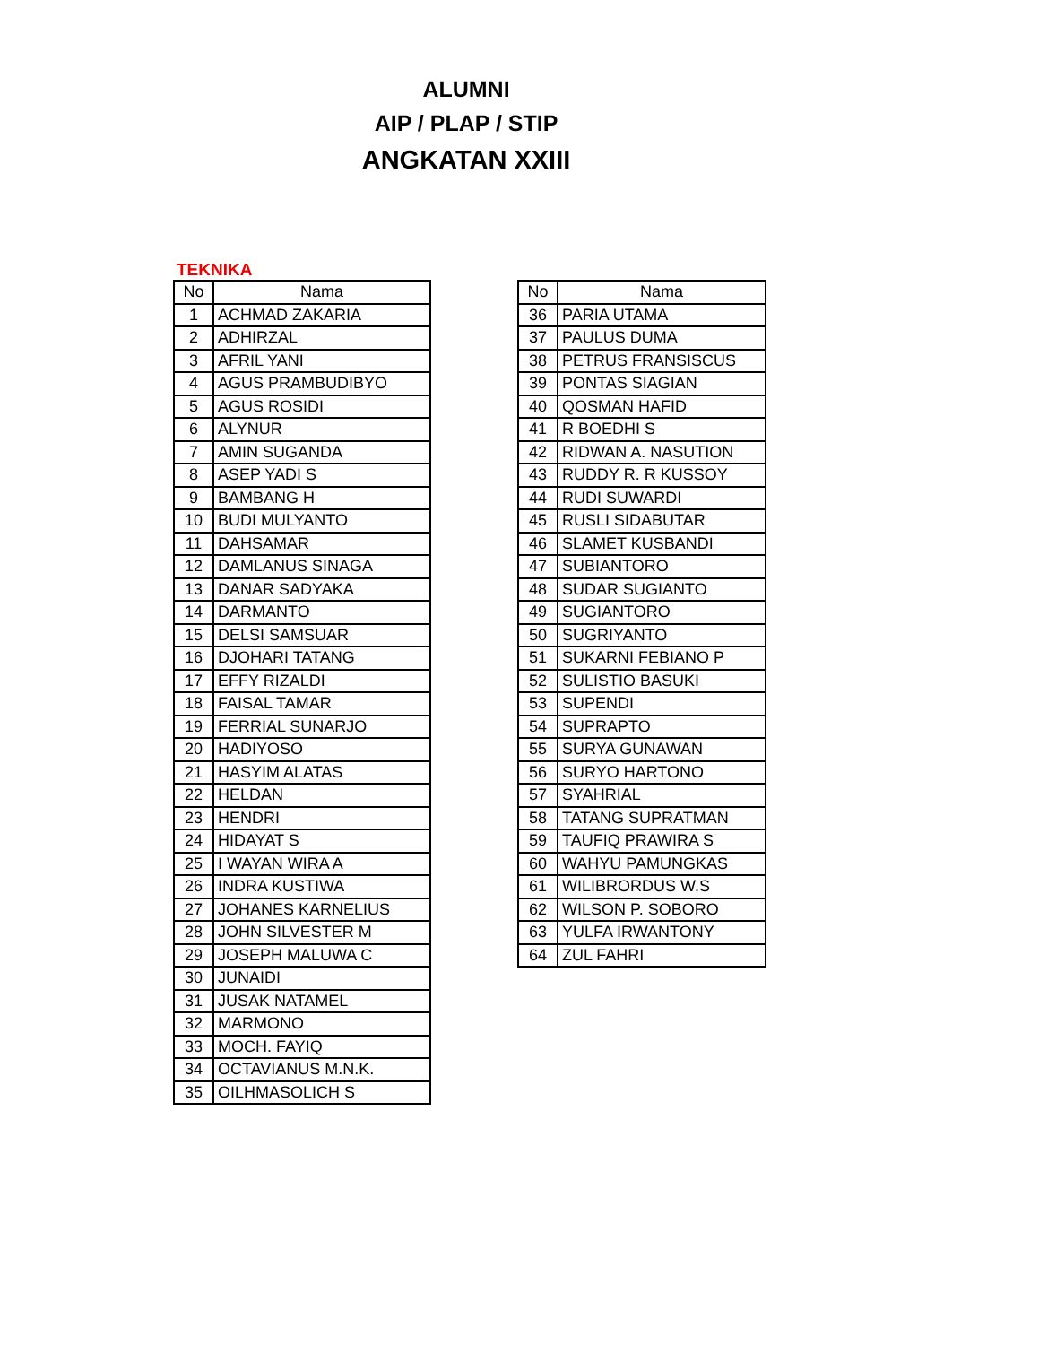ALUMNI
AIP / PLAP / STIP
ANGKATAN XXIII
TEKNIKA
| No | Nama |
| --- | --- |
| 1 | ACHMAD ZAKARIA |
| 2 | ADHIRZAL |
| 3 | AFRIL YANI |
| 4 | AGUS PRAMBUDIBYO |
| 5 | AGUS ROSIDI |
| 6 | ALYNUR |
| 7 | AMIN SUGANDA |
| 8 | ASEP YADI S |
| 9 | BAMBANG H |
| 10 | BUDI MULYANTO |
| 11 | DAHSAMAR |
| 12 | DAMLANUS SINAGA |
| 13 | DANAR SADYAKA |
| 14 | DARMANTO |
| 15 | DELSI SAMSUAR |
| 16 | DJOHARI TATANG |
| 17 | EFFY RIZALDI |
| 18 | FAISAL TAMAR |
| 19 | FERRIAL SUNARJO |
| 20 | HADIYOSO |
| 21 | HASYIM ALATAS |
| 22 | HELDAN |
| 23 | HENDRI |
| 24 | HIDAYAT S |
| 25 | I WAYAN WIRA A |
| 26 | INDRA KUSTIWA |
| 27 | JOHANES KARNELIUS |
| 28 | JOHN SILVESTER M |
| 29 | JOSEPH MALUWA C |
| 30 | JUNAIDI |
| 31 | JUSAK NATAMEL |
| 32 | MARMONO |
| 33 | MOCH. FAYIQ |
| 34 | OCTAVIANUS M.N.K. |
| 35 | OILHMASOLICH S |
| No | Nama |
| --- | --- |
| 36 | PARIA UTAMA |
| 37 | PAULUS DUMA |
| 38 | PETRUS FRANSISCUS |
| 39 | PONTAS SIAGIAN |
| 40 | QOSMAN HAFID |
| 41 | R BOEDHI S |
| 42 | RIDWAN A. NASUTION |
| 43 | RUDDY R. R KUSSOY |
| 44 | RUDI SUWARDI |
| 45 | RUSLI SIDABUTAR |
| 46 | SLAMET KUSBANDI |
| 47 | SUBIANTORO |
| 48 | SUDAR SUGIANTO |
| 49 | SUGIANTORO |
| 50 | SUGRIYANTO |
| 51 | SUKARNI FEBIANO P |
| 52 | SULISTIO BASUKI |
| 53 | SUPENDI |
| 54 | SUPRAPTO |
| 55 | SURYA GUNAWAN |
| 56 | SURYO HARTONO |
| 57 | SYAHRIAL |
| 58 | TATANG SUPRATMAN |
| 59 | TAUFIQ PRAWIRA S |
| 60 | WAHYU PAMUNGKAS |
| 61 | WILIBRORDUS W.S |
| 62 | WILSON P. SOBORO |
| 63 | YULFA IRWANTONY |
| 64 | ZUL FAHRI |